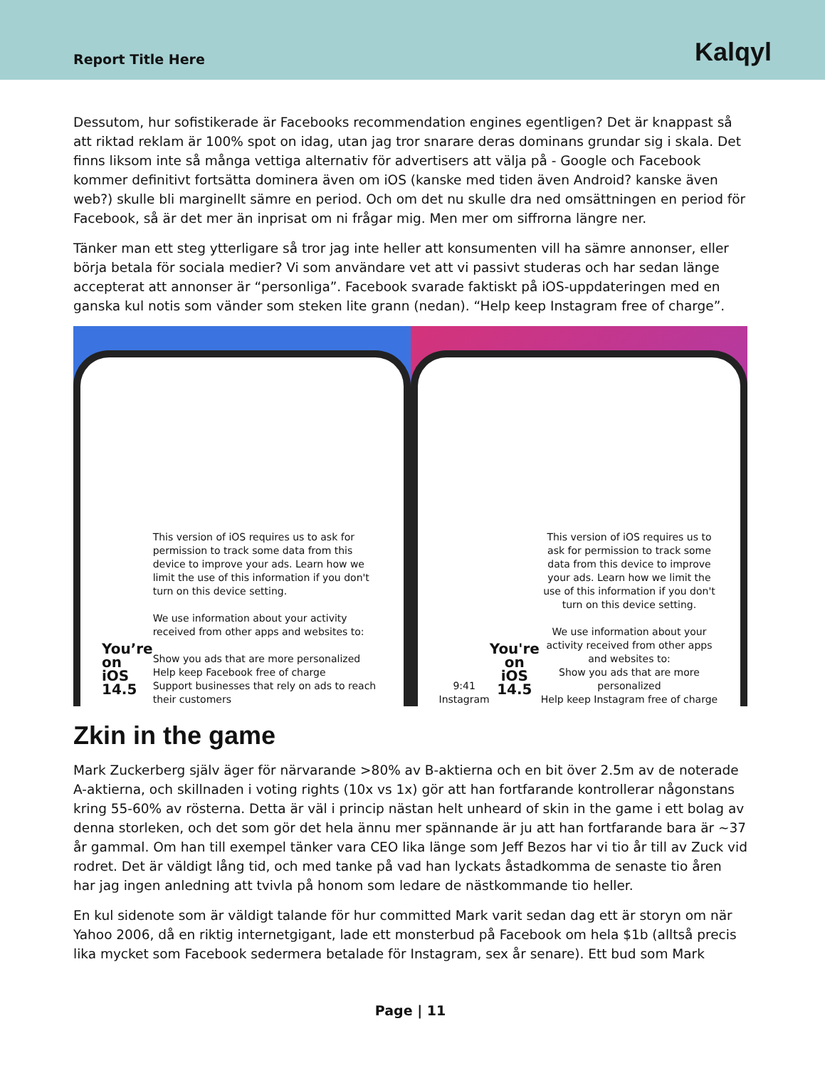Report Title Here Kalqyl
Dessutom, hur sofistikerade är Facebooks recommendation engines egentligen? Det är knappast så att riktad reklam är 100% spot on idag, utan jag tror snarare deras dominans grundar sig i skala. Det finns liksom inte så många vettiga alternativ för advertisers att välja på - Google och Facebook kommer definitivt fortsätta dominera även om iOS (kanske med tiden även Android? kanske även web?) skulle bli marginellt sämre en period. Och om det nu skulle dra ned omsättningen en period för Facebook, så är det mer än inprisat om ni frågar mig. Men mer om siffrorna längre ner.
Tänker man ett steg ytterligare så tror jag inte heller att konsumenten vill ha sämre annonser, eller börja betala för sociala medier? Vi som användare vet att vi passivt studeras och har sedan länge accepterat att annonser är “personliga”. Facebook svarade faktiskt på iOS-uppdateringen med en ganska kul notis som vänder som steken lite grann (nedan). “Help keep Instagram free of charge”.
You’re on iOS 14.5
This version of iOS requires us to ask for permission to track some data from this device to improve your ads. Learn how we limit the use of this information if you don't turn on this device setting.
We use information about your activity received from other apps and websites to:
Show you ads that are more personalized
Help keep Facebook free of charge
Support businesses that rely on ads to reach their customers
9:41 Instagram
You're on iOS 14.5
This version of iOS requires us to ask for permission to track some data from this device to improve your ads. Learn how we limit the use of this information if you don't turn on this device setting.
We use information about your activity received from other apps and websites to:
Show you ads that are more personalized
Help keep Instagram free of charge
Zkin in the game
Mark Zuckerberg själv äger för närvarande >80% av B-aktierna och en bit över 2.5m av de noterade A-aktierna, och skillnaden i voting rights (10x vs 1x) gör att han fortfarande kontrollerar någonstans kring 55-60% av rösterna. Detta är väl i princip nästan helt unheard of skin in the game i ett bolag av denna storleken, och det som gör det hela ännu mer spännande är ju att han fortfarande bara är ~37 år gammal. Om han till exempel tänker vara CEO lika länge som Jeff Bezos har vi tio år till av Zuck vid rodret. Det är väldigt lång tid, och med tanke på vad han lyckats åstadkomma de senaste tio åren har jag ingen anledning att tvivla på honom som ledare de nästkommande tio heller.
En kul sidenote som är väldigt talande för hur committed Mark varit sedan dag ett är storyn om när Yahoo 2006, då en riktig internetgigant, lade ett monsterbud på Facebook om hela $1b (alltså precis lika mycket som Facebook sedermera betalade för Instagram, sex år senare). Ett bud som Mark
Page | 11